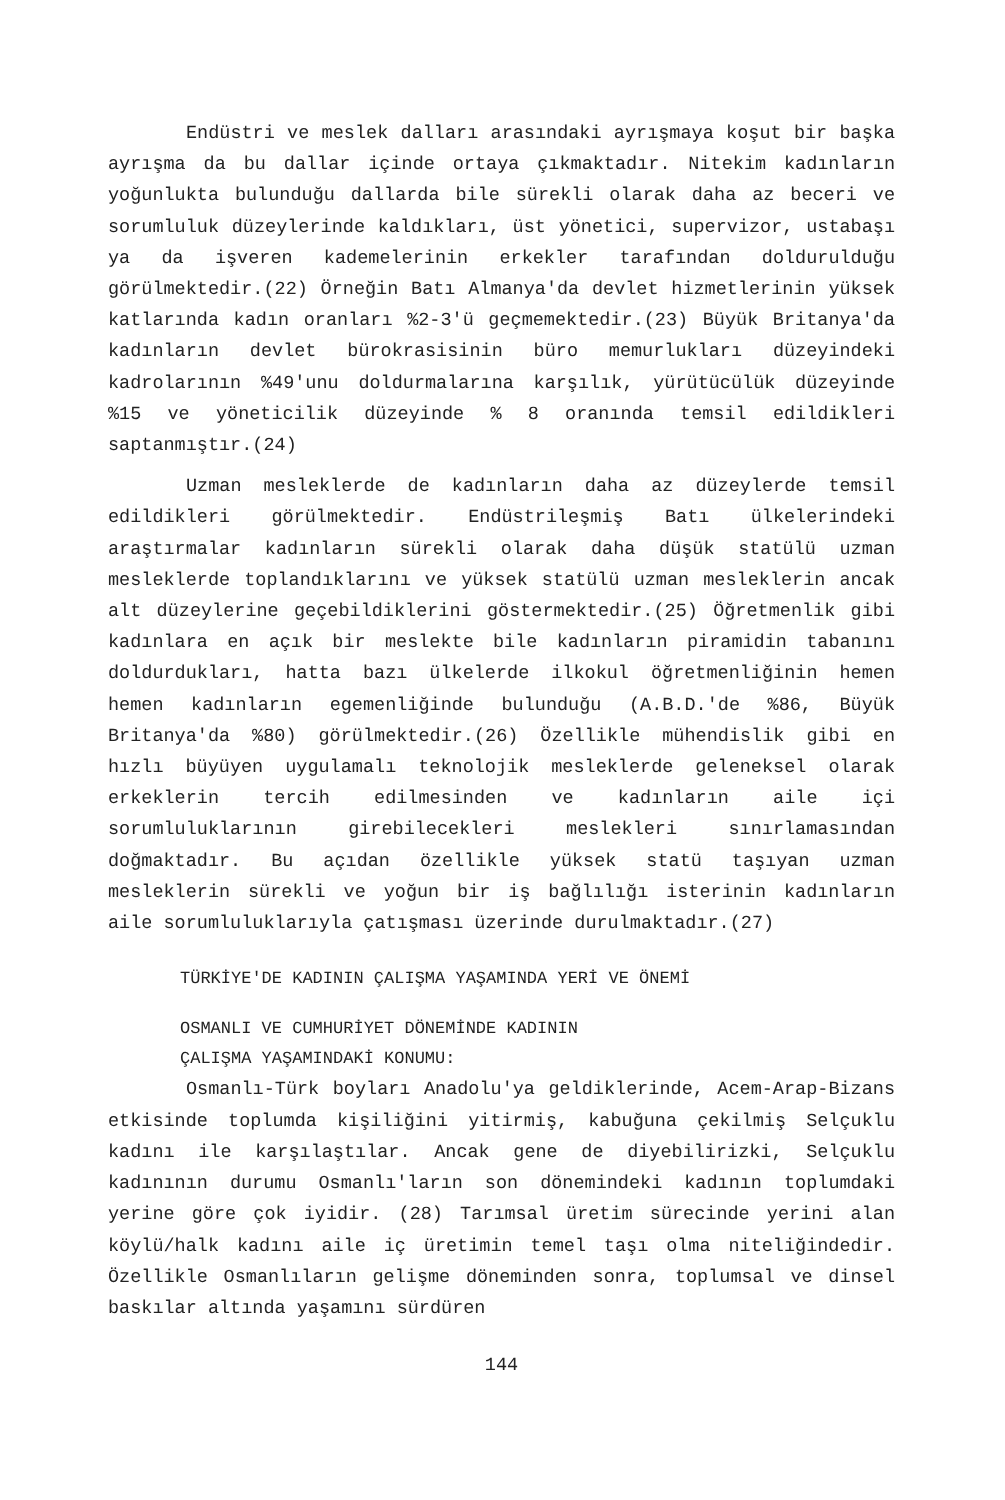Endüstri ve meslek dalları arasındaki ayrışmaya koşut bir başka ayrışma da bu dallar içinde ortaya çıkmaktadır. Nitekim kadınların yoğunlukta bulunduğu dallarda bile sürekli olarak daha az beceri ve sorumluluk düzeylerinde kaldıkları, üst yönetici, supervizor, ustabaşı ya da işveren kademelerinin erkekler tarafından doldurulduğu görülmektedir.(22) Örneğin Batı Almanya'da devlet hizmetlerinin yüksek katlarında kadın oranları %2-3'ü geçmemektedir.(23) Büyük Britanya'da kadınların devlet bürokrasisinin büro memurlukları düzeyindeki kadrolarının %49'unu doldurmalarına karşılık, yürütücülük düzeyinde %15 ve yöneticilik düzeyinde % 8 oranında temsil edildikleri saptanmıştır.(24)
Uzman mesleklerde de kadınların daha az düzeylerde temsil edildikleri görülmektedir. Endüstrileşmiş Batı ülkelerindeki araştırmalar kadınların sürekli olarak daha düşük statülü uzman mesleklerde toplandıklarını ve yüksek statülü uzman mesleklerin ancak alt düzeylerine geçebildiklerini göstermektedir.(25) Öğretmenlik gibi kadınlara en açık bir meslekte bile kadınların piramidin tabanını doldurdukları, hatta bazı ülkelerde ilkokul öğretmenliğinin hemen hemen kadınların egemenliğinde bulunduğu (A.B.D.'de %86, Büyük Britanya'da %80) görülmektedir.(26) Özellikle mühendislik gibi en hızlı büyüyen uygulamalı teknolojik mesleklerde geleneksel olarak erkeklerin tercih edilmesinden ve kadınların aile içi sorumluluklarının girebilecekleri meslekleri sınırlamasından doğmaktadır. Bu açıdan özellikle yüksek statü taşıyan uzman mesleklerin sürekli ve yoğun bir iş bağlılığı isterinin kadınların aile sorumluluklarıyla çatışması üzerinde durulmaktadır.(27)
TÜRKİYE'DE KADININ ÇALIŞMA YAŞAMINDA YERİ VE ÖNEMİ
OSMANLI VE CUMHURİYET DÖNEMİNDE KADININ
ÇALIŞMA YAŞAMINDAKİ KONUMU:
Osmanlı-Türk boyları Anadolu'ya geldiklerinde, Acem-Arap-Bizans etkisinde toplumda kişiliğini yitirmiş, kabuğuna çekilmiş Selçuklu kadını ile karşılaştılar. Ancak gene de diyebilirizki, Selçuklu kadınının durumu Osmanlı'ların son dönemindeki kadının toplumdaki yerine göre çok iyidir. (28) Tarımsal üretim sürecinde yerini alan köylü/halk kadını aile iç üretimin temel taşı olma niteliğindedir. Özellikle Osmanlıların gelişme döneminden sonra, toplumsal ve dinsel baskılar altında yaşamını sürdüren
144